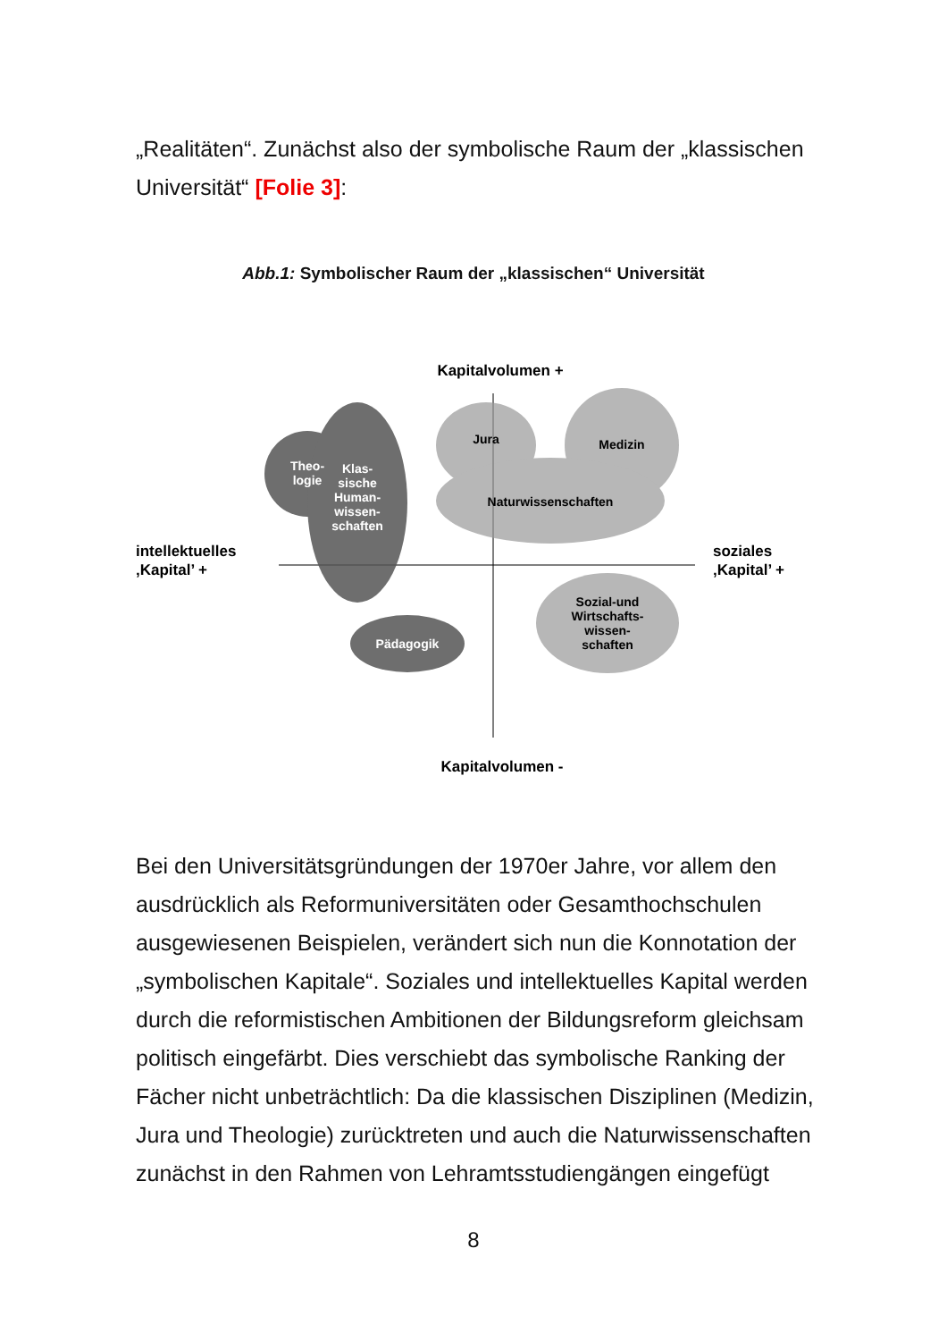„Realitäten“. Zunächst also der symbolische Raum der „klassischen Universität“ [Folie 3]:
Abb.1: Symbolischer Raum der „klassischen“ Universität
Theo-
logie
Klas-
sische
Human-
wissen-
schaften
Pädagogik
Jura
Medizin
Naturwissenschaften
Sozial-und
Wirtschafts-
wissen-
schaften
Kapitalvolumen +
Kapitalvolumen -
intellektuelles
‚Kapital’ +
soziales
‚Kapital’ +
Bei den Universitätsgründungen der 1970er Jahre, vor allem den ausdrücklich als Reformuniversitäten oder Gesamthochschulen ausgewiesenen Beispielen, verändert sich nun die Konnotation der „symbolischen Kapitale“. Soziales und intellektuelles Kapital werden durch die reformistischen Ambitionen der Bildungsreform gleichsam politisch eingefärbt. Dies verschiebt das symbolische Ranking der Fächer nicht unbeträchtlich: Da die klassischen Disziplinen (Medizin, Jura und Theologie) zurücktreten und auch die Naturwissenschaften zunächst in den Rahmen von Lehramtsstudiengängen eingefügt
8